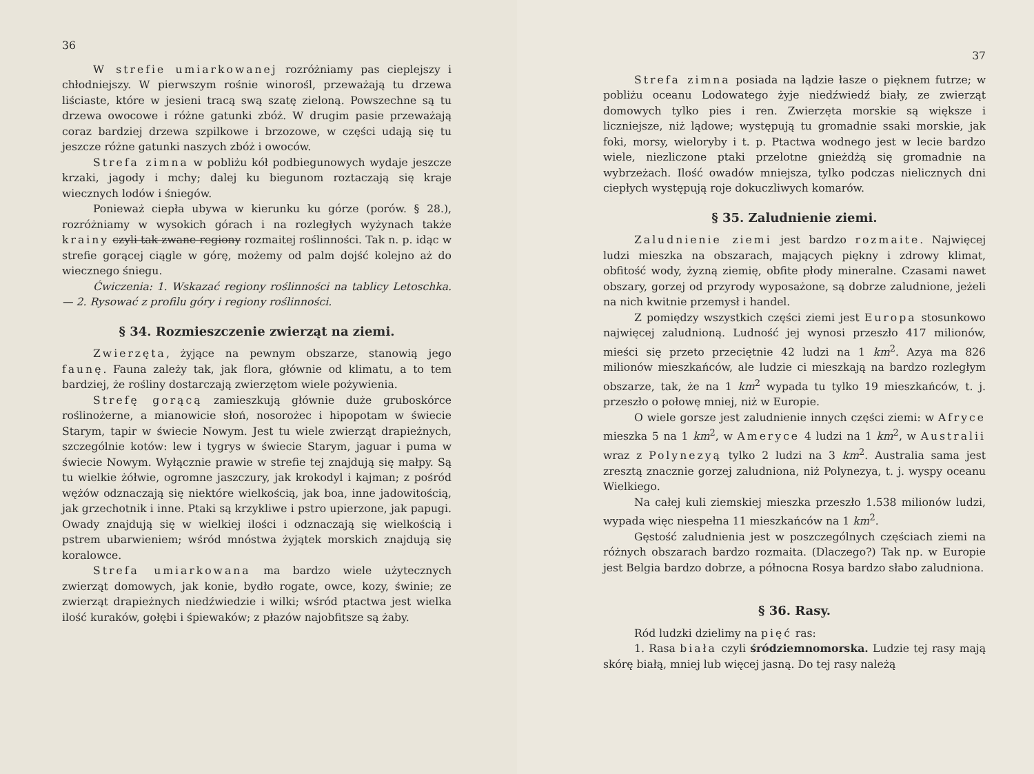36
W strefie umiarkowanej rozróżniamy pas cieplejszy i chłodniejszy. W pierwszym rośnie winorośl, przeważają tu drzewa liściaste, które w jesieni tracą swą szatę zieloną. Powszechne są tu drzewa owocowe i różne gatunki zbóż. W drugim pasie przeważają coraz bardziej drzewa szpilkowe i brzozowe, w części udają się tu jeszcze różne gatunki naszych zbóż i owoców.
Strefa zimna w pobliżu kół podbiegunowych wydaje jeszcze krzaki, jagody i mchy; dalej ku biegunom roztaczają się kraje wiecznych lodów i śniegów.
Ponieważ ciepła ubywa w kierunku ku górze (porów. § 28.), rozróżniamy w wysokich górach i na rozległych wyżynach także krainy czyli tak zwane regiony rozmaitej roślinności. Tak n. p. idąc w strefie gorącej ciągle w górę, możemy od palm dojść kolejno aż do wiecznego śniegu.
Ćwiczenia: 1. Wskazać regiony roślinności na tablicy Letoschka. — 2. Rysować z profilu góry i regiony roślinności.
§ 34. Rozmieszczenie zwierząt na ziemi.
Zwierzęta, żyjące na pewnym obszarze, stanowią jego faunę. Fauna zależy tak, jak flora, głównie od klimatu, a to tem bardziej, że rośliny dostarczają zwierzętom wiele pożywienia.
Strefę gorącą zamieszkują głównie duże gruboskórce roślinożerne, a mianowicie słoń, nosorożec i hipopotam w świecie Starym, tapir w świecie Nowym. Jest tu wiele zwierząt drapieżnych, szczególnie kotów: lew i tygrys w świecie Starym, jaguar i puma w świecie Nowym. Wyłącznie prawie w strefie tej znajdują się małpy. Są tu wielkie żółwie, ogromne jaszczury, jak krokodyl i kajman; z pośród wężów odznaczają się niektóre wielkością, jak boa, inne jadowitością, jak grzechotnik i inne. Ptaki są krzykliwe i pstro upierzone, jak papugi. Owady znajdują się w wielkiej ilości i odznaczają się wielkością i pstrem ubarwieniem; wśród mnóstwa żyjątek morskich znajdują się koralowce.
Strefa umiarkowana ma bardzo wiele użytecznych zwierząt domowych, jak konie, bydło rogate, owce, kozy, świnie; ze zwierząt drapieżnych niedźwiedzie i wilki; wśród ptactwa jest wielka ilość kuraków, gołębi i śpiewaków; z płazów najobfitsze są żaby.
37
Strefa zimna posiada na lądzie łasze o pięknem futrze; w pobliżu oceanu Lodowatego żyje niedźwiedź biały, ze zwierząt domowych tylko pies i ren. Zwierzęta morskie są większe i liczniejsze, niż lądowe; występują tu gromadnie ssaki morskie, jak foki, morsy, wieloryby i t. p. Ptactwa wodnego jest w lecie bardzo wiele, niezliczone ptaki przelotne gnieżdżą się gromadnie na wybrzeżach. Ilość owadów mniejsza, tylko podczas nielicznych dni ciepłych występują roje dokuczliwych komarów.
§ 35. Zaludnienie ziemi.
Zaludnienie ziemi jest bardzo rozmaite. Najwięcej ludzi mieszka na obszarach, mających piękny i zdrowy klimat, obfitość wody, żyzną ziemię, obfite płody mineralne. Czasami nawet obszary, gorzej od przyrody wyposażone, są dobrze zaludnione, jeżeli na nich kwitnie przemysł i handel.
Z pomiędzy wszystkich części ziemi jest Europa stosunkowo najwięcej zaludnioną. Ludność jej wynosi przeszło 417 milionów, mieści się przeto przeciętnie 42 ludzi na 1 km<sup>2</sup>. Azya ma 826 milionów mieszkańców, ale ludzie ci mieszkają na bardzo rozległym obszarze, tak, że na 1 km<sup>2</sup> wypada tu tylko 19 mieszkańców, t. j. przeszło o połowę mniej, niż w Europie.
O wiele gorsze jest zaludnienie innych części ziemi: w Afryce mieszka 5 na 1 km<sup>2</sup>, w Ameryce 4 ludzi na 1 km<sup>2</sup>, w Australii wraz z Polynezyą tylko 2 ludzi na 3 km<sup>2</sup>. Australia sama jest zresztą znacznie gorzej zaludniona, niż Polynezya, t. j. wyspy oceanu Wielkiego.
Na całej kuli ziemskiej mieszka przeszło 1.538 milionów ludzi, wypada więc niespełna 11 mieszkańców na 1 km<sup>2</sup>.
Gęstość zaludnienia jest w poszczególnych częściach ziemi na różnych obszarach bardzo rozmaita. (Dlaczego?) Tak np. w Europie jest Belgia bardzo dobrze, a północna Rosya bardzo słabo zaludniona.
§ 36. Rasy.
Ród ludzki dzielimy na pięć ras:
1. Rasa biała czyli śródziemnomorska. Ludzie tej rasy mają skórę białą, mniej lub więcej jasną. Do tej rasy należą